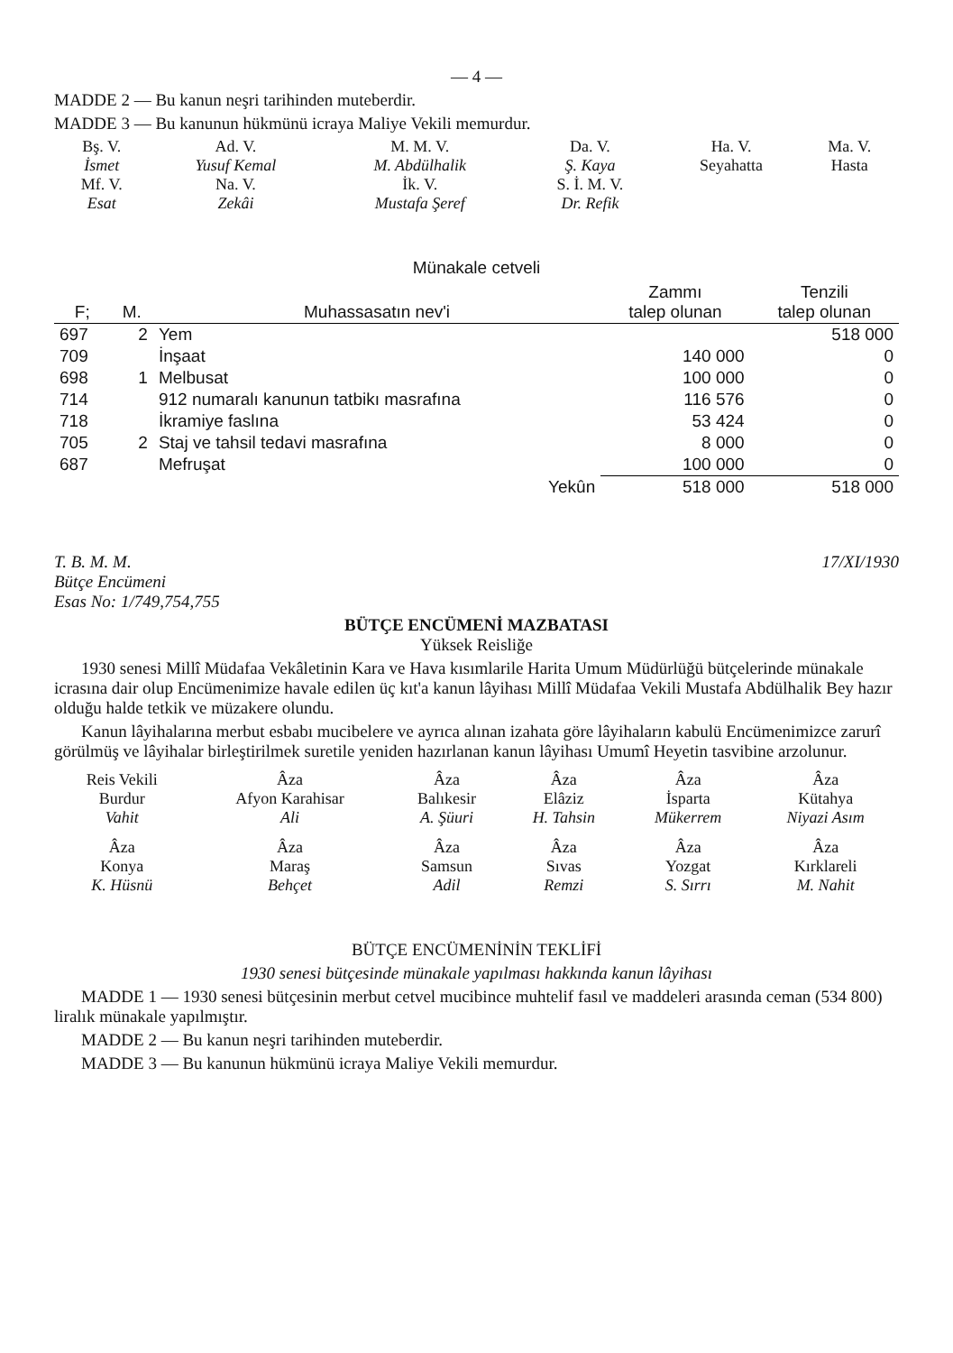— 4 —
MADDE 2 — Bu kanun neşri tarihinden muteberdir.
MADDE 3 — Bu kanunun hükmünü icraya Maliye Vekili memurdur.
| Bş. V. İsmet | Ad. V. Yusuf Kemal | M. M. V. M. Abdülhalik | Da. V. Ş. Kaya | Ha. V. Seyahatta | Ma. V. Hasta |
| Mf. V. Esat | Na. V. Zekâi | İk. V. Mustafa Şeref | S. İ. M. V. Dr. Refik | | |
Münakale cetveli
| F; | M. | Muhassasatın nev'i | Zammı talep olunan | Tenzili talep olunan |
| --- | --- | --- | --- | --- |
| 697 | 2 | Yem | | 518 000 |
| 709 | | İnşaat | 140 000 | 0 |
| 698 | 1 | Melbusat | 100 000 | 0 |
| 714 | | 912 numaralı kanunun tatbikı masrafına | 116 576 | 0 |
| 718 | | İkramiye faslına | 53 424 | 0 |
| 705 | 2 | Staj ve tahsil tedavi masrafına | 8 000 | 0 |
| 687 | | Mefruşat | 100 000 | 0 |
| | | Yekûn | 518 000 | 518 000 |
T. B. M. M.
Bütçe Encümeni
Esas No: 1/749,754,755 17/XI/1930
BÜTÇE ENCÜMENİ MAZBATASI
Yüksek Reisliğe
1930 senesi Millî Müdafaa Vekâletinin Kara ve Hava kısımlarile Harita Umum Müdürlüğü bütçelerinde münakale icrasına dair olup Encümenimize havale edilen üç kıt'a kanun lâyihası Millî Müdafaa Vekili Mustafa Abdülhalik Bey hazır olduğu halde tetkik ve müzakere olundu.
Kanun lâyihalarına merbut esbabı mucibelere ve ayrıca alınan izahata göre lâyihaların kabulü Encümenimizce zarurî görülmüş ve lâyihalar birleştirilmek suretile yeniden hazırlanan kanun lâyihası Umumî Heyetin tasvibine arzolunur.
| Reis Vekili Burdur Vahit | Âza Afyon Karahisar Ali | Âza Balıkesir A. Şüuri | Âza Elâziz H. Tahsin | Âza İsparta Mükerrem | Âza Kütahya Niyazi Asım |
| Âza Konya K. Hüsnü | Âza Maraş Behçet | Âza Samsun Adil | Âza Sıvas Remzi | Âza Yozgat S. Sırrı | Âza Kırklareli M. Nahit |
BÜTÇE ENCÜMENİNİN TEKLİFİ
1930 senesi bütçesinde münakale yapılması hakkında kanun lâyihası
MADDE 1 — 1930 senesi bütçesinin merbut cetvel mucibince muhtelif fasıl ve maddeleri arasında ceman (534 800) liralık münakale yapılmıştır.
MADDE 2 — Bu kanun neşri tarihinden muteberdir.
MADDE 3 — Bu kanunun hükmünü icraya Maliye Vekili memurdur.